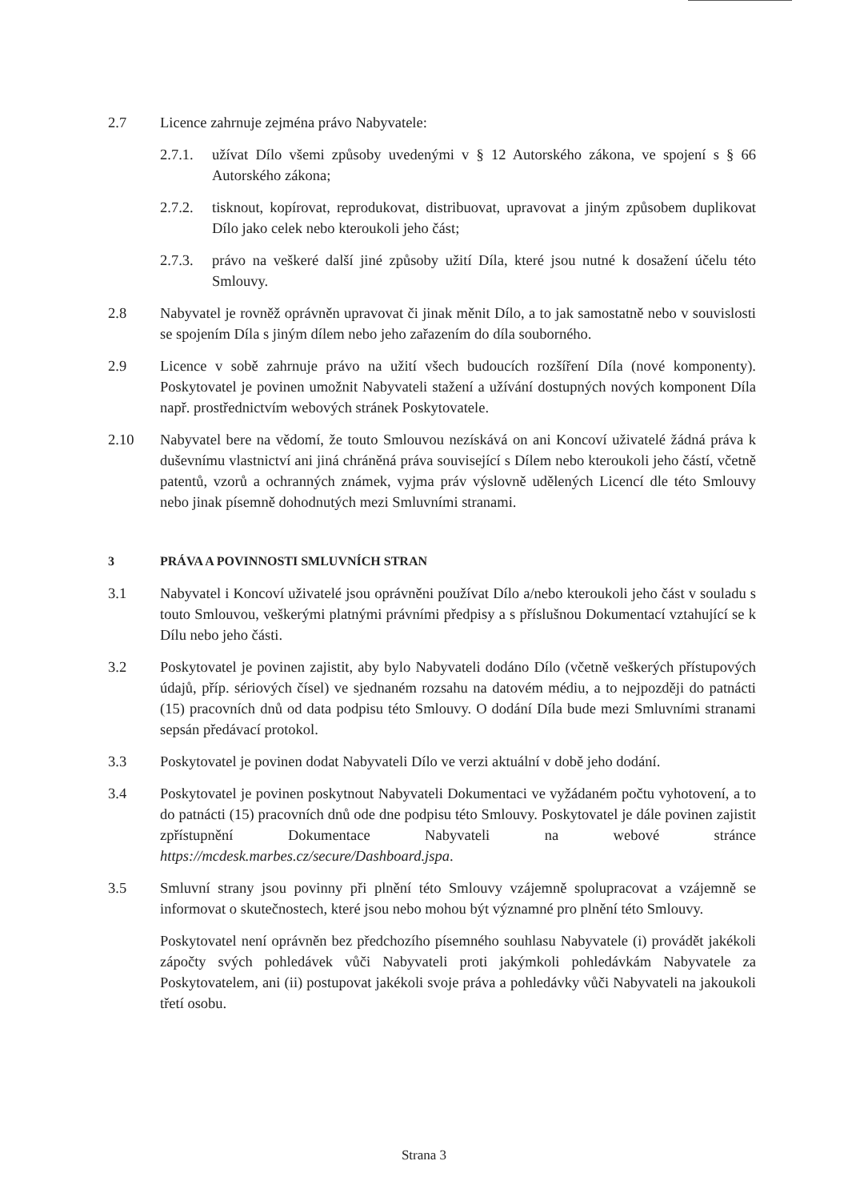2.7 Licence zahrnuje zejména právo Nabyvatele:
2.7.1.
užívat Dílo všemi způsoby uvedenými v § 12 Autorského zákona, ve spojení s § 66 Autorského zákona;
2.7.2.
tisknout, kopírovat, reprodukovat, distribuovat, upravovat a jiným způsobem duplikovat Dílo jako celek nebo kteroukoli jeho část;
2.7.3.
právo na veškeré další jiné způsoby užití Díla, které jsou nutné k dosažení účelu této Smlouvy.
2.8 Nabyvatel je rovněž oprávněn upravovat či jinak měnit Dílo, a to jak samostatně nebo v souvislosti se spojením Díla s jiným dílem nebo jeho zařazením do díla souborného.
2.9 Licence v sobě zahrnuje právo na užití všech budoucích rozšíření Díla (nové komponenty). Poskytovatel je povinen umožnit Nabyvateli stažení a užívání dostupných nových komponent Díla např. prostřednictvím webových stránek Poskytovatele.
2.10 Nabyvatel bere na vědomí, že touto Smlouvou nezískává on ani Koncoví uživatelé žádná práva k duševnímu vlastnictví ani jiná chráněná práva související s Dílem nebo kteroukoli jeho částí, včetně patentů, vzorů a ochranných známek, vyjma práv výslovně udělených Licencí dle této Smlouvy nebo jinak písemně dohodnutých mezi Smluvními stranami.
3 PRÁVA A POVINNOSTI SMLUVNÍCH STRAN
3.1 Nabyvatel i Koncoví uživatelé jsou oprávněni používat Dílo a/nebo kteroukoli jeho část v souladu s touto Smlouvou, veškerými platnými právními předpisy a s příslušnou Dokumentací vztahující se k Dílu nebo jeho části.
3.2 Poskytovatel je povinen zajistit, aby bylo Nabyvateli dodáno Dílo (včetně veškerých přístupových údajů, příp. sériových čísel) ve sjednaném rozsahu na datovém médiu, a to nejpozději do patnácti (15) pracovních dnů od data podpisu této Smlouvy. O dodání Díla bude mezi Smluvními stranami sepsán předávací protokol.
3.3 Poskytovatel je povinen dodat Nabyvateli Dílo ve verzi aktuální v době jeho dodání.
3.4 Poskytovatel je povinen poskytnout Nabyvateli Dokumentaci ve vyžádaném počtu vyhotovení, a to do patnácti (15) pracovních dnů ode dne podpisu této Smlouvy. Poskytovatel je dále povinen zajistit zpřístupnění Dokumentace Nabyvateli na webové stránce https://mcdesk.marbes.cz/secure/Dashboard.jspa.
3.5 Smluvní strany jsou povinny při plnění této Smlouvy vzájemně spolupracovat a vzájemně se informovat o skutečnostech, které jsou nebo mohou být významné pro plnění této Smlouvy.
Poskytovatel není oprávněn bez předchozího písemného souhlasu Nabyvatele (i) provádět jakékoli zápočty svých pohledávek vůči Nabyvateli proti jakýmkoli pohledávkám Nabyvatele za Poskytovatelem, ani (ii) postupovat jakékoli svoje práva a pohledávky vůči Nabyvateli na jakoukoli třetí osobu.
Strana 3